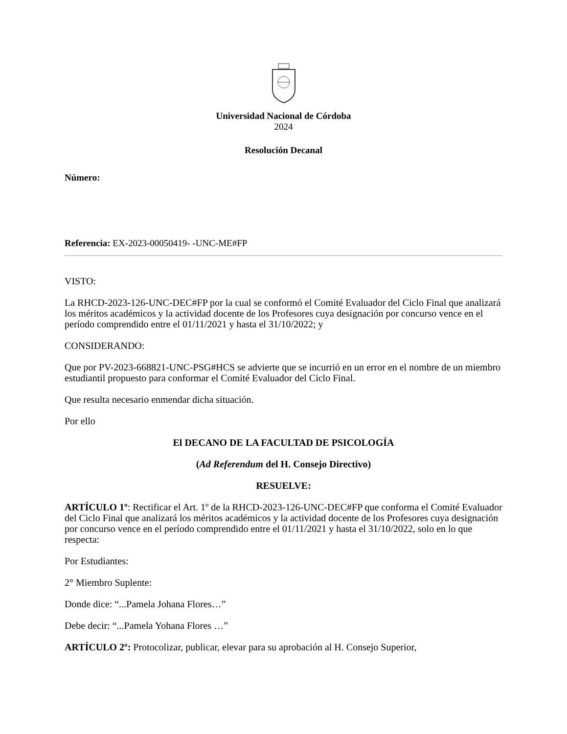Universidad Nacional de Córdoba
2024
Resolución Decanal
Número:
Referencia: EX-2023-00050419- -UNC-ME#FP
VISTO:
La RHCD-2023-126-UNC-DEC#FP por la cual se conformó el Comité Evaluador del Ciclo Final que analizará los méritos académicos y la actividad docente de los Profesores cuya designación por concurso vence en el período comprendido entre el 01/11/2021 y hasta el 31/10/2022; y
CONSIDERANDO:
Que por PV-2023-668821-UNC-PSG#HCS se advierte que se incurrió en un error en el nombre de un miembro estudiantil propuesto para conformar el Comité Evaluador del Ciclo Final.
Que resulta necesario enmendar dicha situación.
Por ello
El DECANO DE LA FACULTAD DE PSICOLOGÍA
(Ad Referendum del H. Consejo Directivo)
RESUELVE:
ARTÍCULO 1º: Rectificar el Art. 1º de la RHCD-2023-126-UNC-DEC#FP que conforma el Comité Evaluador del Ciclo Final que analizará los méritos académicos y la actividad docente de los Profesores cuya designación por concurso vence en el período comprendido entre el 01/11/2021 y hasta el 31/10/2022, solo en lo que respecta:
Por Estudiantes:
2° Miembro Suplente:
Donde dice: “...Pamela Johana Flores…”
Debe decir: “...Pamela Yohana Flores …”
ARTÍCULO 2º: Protocolizar, publicar, elevar para su aprobación al H. Consejo Superior,